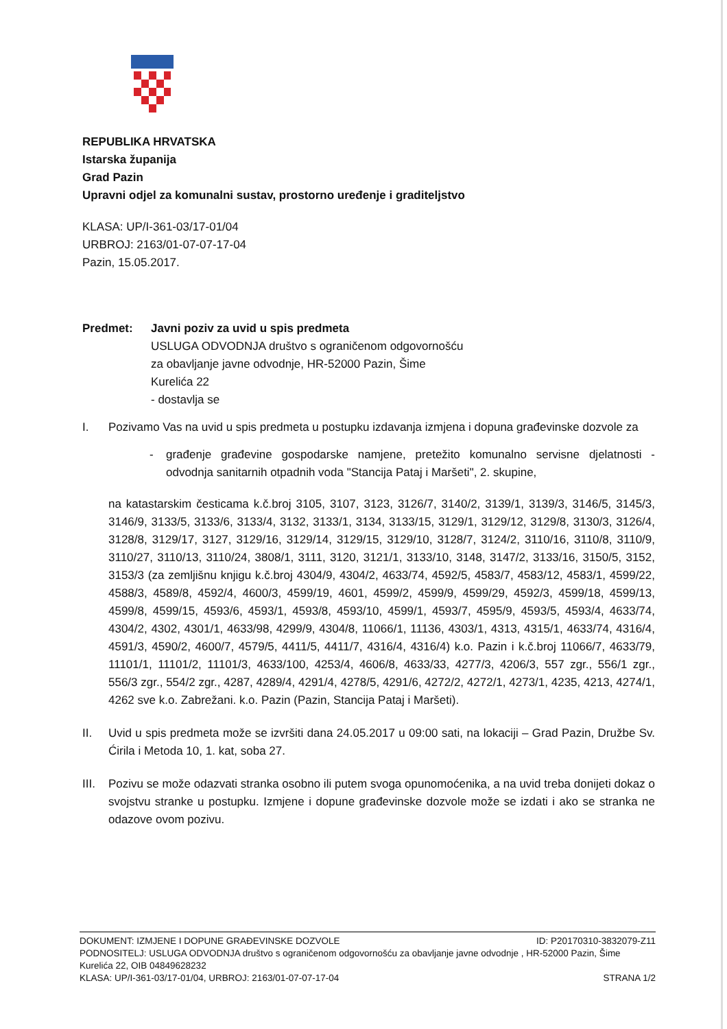REPUBLIKA HRVATSKA
Istarska županija
Grad Pazin
Upravni odjel za komunalni sustav, prostorno uređenje i graditeljstvo
KLASA: UP/I-361-03/17-01/04
URBROJ: 2163/01-07-07-17-04
Pazin, 15.05.2017.
Predmet: Javni poziv za uvid u spis predmeta
USLUGA ODVODNJA društvo s ograničenom odgovornošću
za obavljanje javne odvodnje, HR-52000 Pazin, Šime
Kurelića 22
- dostavlja se
I. Pozivamo Vas na uvid u spis predmeta u postupku izdavanja izmjena i dopuna građevinske dozvole za
- građenje građevine gospodarske namjene, pretežito komunalno servisne djelatnosti - odvodnja sanitarnih otpadnih voda "Stancija Pataj i Maršeti", 2. skupine,
na katastarskim česticama k.č.broj 3105, 3107, 3123, 3126/7, 3140/2, 3139/1, 3139/3, 3146/5, 3145/3, 3146/9, 3133/5, 3133/6, 3133/4, 3132, 3133/1, 3134, 3133/15, 3129/1, 3129/12, 3129/8, 3130/3, 3126/4, 3128/8, 3129/17, 3127, 3129/16, 3129/14, 3129/15, 3129/10, 3128/7, 3124/2, 3110/16, 3110/8, 3110/9, 3110/27, 3110/13, 3110/24, 3808/1, 3111, 3120, 3121/1, 3133/10, 3148, 3147/2, 3133/16, 3150/5, 3152, 3153/3 (za zemljišnu knjigu k.č.broj 4304/9, 4304/2, 4633/74, 4592/5, 4583/7, 4583/12, 4583/1, 4599/22, 4588/3, 4589/8, 4592/4, 4600/3, 4599/19, 4601, 4599/2, 4599/9, 4599/29, 4592/3, 4599/18, 4599/13, 4599/8, 4599/15, 4593/6, 4593/1, 4593/8, 4593/10, 4599/1, 4593/7, 4595/9, 4593/5, 4593/4, 4633/74, 4304/2, 4302, 4301/1, 4633/98, 4299/9, 4304/8, 11066/1, 11136, 4303/1, 4313, 4315/1, 4633/74, 4316/4, 4591/3, 4590/2, 4600/7, 4579/5, 4411/5, 4411/7, 4316/4, 4316/4) k.o. Pazin i k.č.broj 11066/7, 4633/79, 11101/1, 11101/2, 11101/3, 4633/100, 4253/4, 4606/8, 4633/33, 4277/3, 4206/3, 557 zgr., 556/1 zgr., 556/3 zgr., 554/2 zgr., 4287, 4289/4, 4291/4, 4278/5, 4291/6, 4272/2, 4272/1, 4273/1, 4235, 4213, 4274/1, 4262 sve k.o. Zabrežani. k.o. Pazin (Pazin, Stancija Pataj i Maršeti).
II. Uvid u spis predmeta može se izvršiti dana 24.05.2017 u 09:00 sati, na lokaciji – Grad Pazin, Družbe Sv. Ćirila i Metoda 10, 1. kat, soba 27.
III.
Pozivu se može odazvati stranka osobno ili putem svoga opunomoćenika, a na uvid treba donijeti dokaz o svojstvu stranke u postupku. Izmjene i dopune građevinske dozvole može se izdati i ako se stranka ne odazove ovom pozivu.
DOKUMENT: IZMJENE I DOPUNE GRAĐEVINSKE DOZVOLE ID: P20170310-3832079-Z11
PODNOSITELJ: USLUGA ODVODNJA društvo s ograničenom odgovornošću za obavljanje javne odvodnje , HR-52000 Pazin, Šime Kurelića 22, OIB 04849628232
KLASA: UP/I-361-03/17-01/04, URBROJ: 2163/01-07-07-17-04 STRANA 1/2